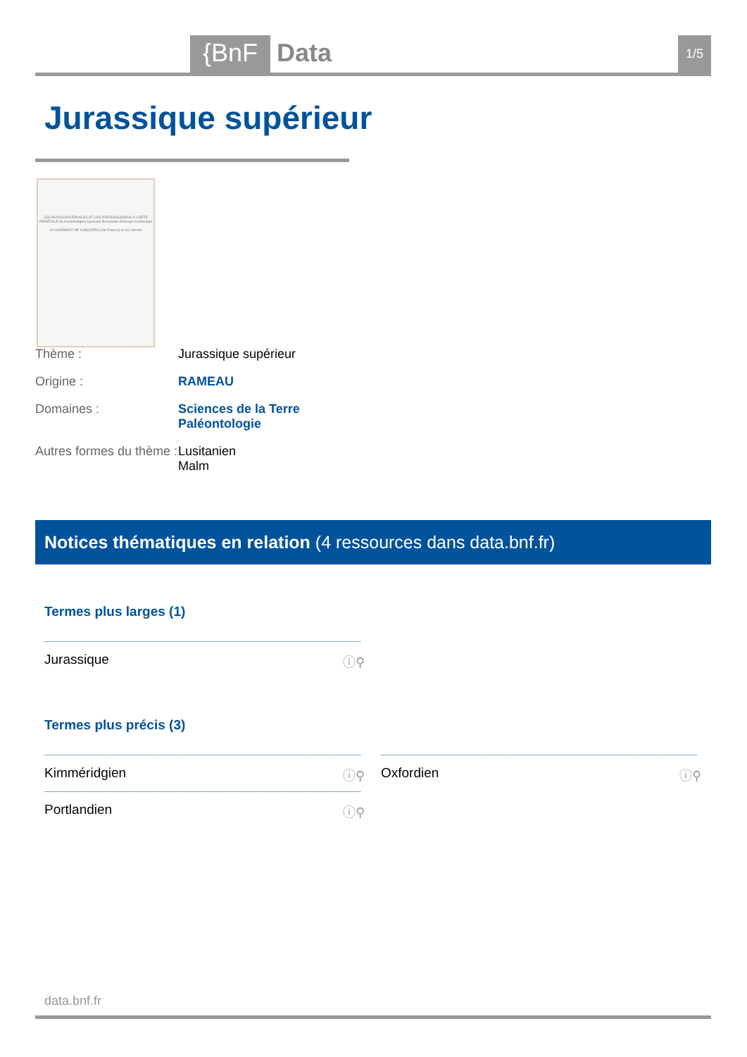{BnF Data 1/5
Jurassique supérieur
LES RHYNCHOCÉPHALES ET LES PTÉROSAURIENS À CRÊTE PARIÉTALE du Kimméridgien supérieur-Berriasien d'Europe occidentale
LE GISEMENT DE CANJUERS (Var-France) et ses abords
Thème : Jurassique supérieur
Origine : RAMEAU
Domaines : Sciences de la Terre
Paléontologie
Autres formes du thème : Lusitanien
Malm
Notices thématiques en relation (4 ressources dans data.bnf.fr)
Termes plus larges (1)
Jurassique ⓘ⚲
Termes plus précis (3)
Kimméridgien ⓘ⚲ Oxfordien ⓘ⚲
Portlandien ⓘ⚲
data.bnf.fr